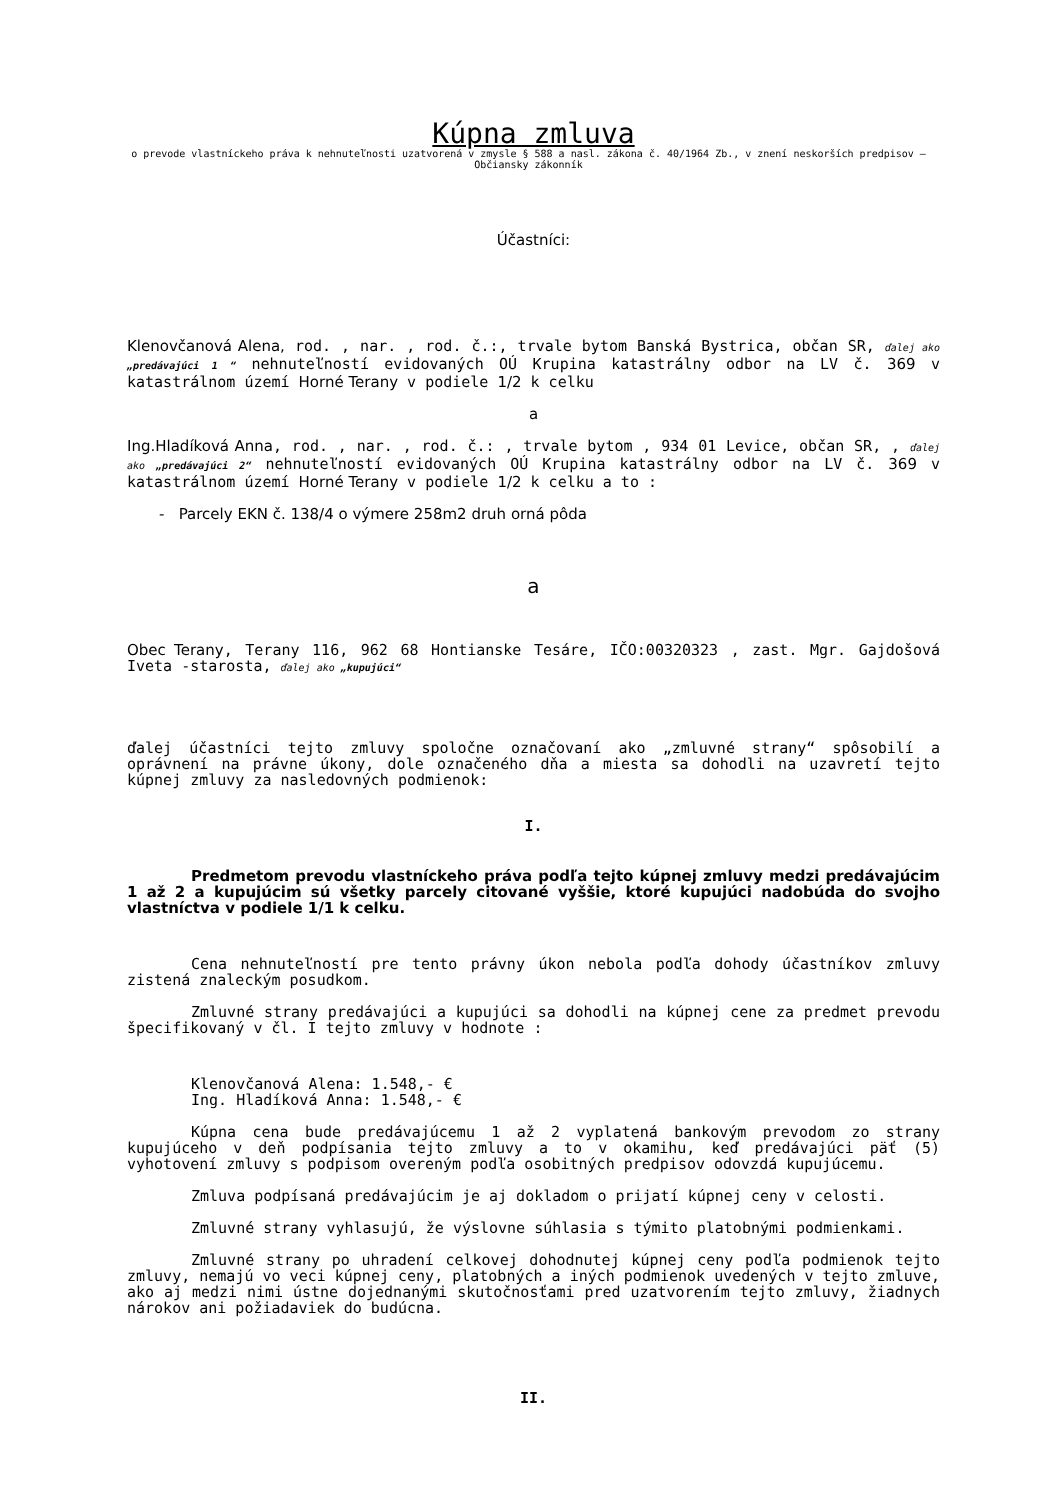Kúpna zmluva
o prevode vlastníckeho práva k nehnuteľnosti uzatvorená v zmysle § 588 a nasl. zákona č. 40/1964 Zb., v znení neskorších predpisov – Občiansky zákonník
Účastníci:
Klenovčanová Alena, rod. , nar. , rod. č.:, trvale bytom Banská Bystrica, občan SR, ďalej ako „predávajúci 1 “ nehnuteľností evidovaných OÚ Krupina katastrálny odbor na LV č. 369 v katastrálnom území Horné Terany v podiele 1/2 k celku
a
Ing.Hladíková Anna, rod. , nar. , rod. č.: , trvale bytom , 934 01 Levice, občan SR, , ďalej ako „predávajúci 2“ nehnuteľností evidovaných OÚ Krupina katastrálny odbor na LV č. 369 v katastrálnom území Horné Terany v podiele 1/2 k celku a to :
- Parcely EKN č. 138/4 o výmere 258m2 druh orná pôda
a
Obec Terany, Terany 116, 962 68 Hontianske Tesáre, IČO:00320323 , zast. Mgr. Gajdošová Iveta -starosta, ďalej ako „kupujúci“
ďalej účastníci tejto zmluvy spoločne označovaní ako „zmluvné strany“ spôsobilí a oprávnení na právne úkony, dole označeného dňa a miesta sa dohodli na uzavretí tejto kúpnej zmluvy za nasledovných podmienok:
I.
Predmetom prevodu vlastníckeho práva podľa tejto kúpnej zmluvy medzi predávajúcim 1 až 2 a kupujúcim sú všetky parcely citované vyššie, ktoré kupujúci nadobúda do svojho vlastníctva v podiele 1/1 k celku.
Cena nehnuteľností pre tento právny úkon nebola podľa dohody účastníkov zmluvy zistená znaleckým posudkom.
Zmluvné strany predávajúci a kupujúci sa dohodli na kúpnej cene za predmet prevodu špecifikovaný v čl. I tejto zmluvy v hodnote :
Klenovčanová Alena: 1.548,- €
Ing. Hladíková Anna: 1.548,- €
Kúpna cena bude predávajúcemu 1 až 2 vyplatená bankovým prevodom zo strany kupujúceho v deň podpísania tejto zmluvy a to v okamihu, keď predávajúci päť (5) vyhotovení zmluvy s podpisom overeným podľa osobitných predpisov odovzdá kupujúcemu.
Zmluva podpísaná predávajúcim je aj dokladom o prijatí kúpnej ceny v celosti.
Zmluvné strany vyhlasujú, že výslovne súhlasia s týmito platobnými podmienkami.
Zmluvné strany po uhradení celkovej dohodnutej kúpnej ceny podľa podmienok tejto zmluvy, nemajú vo veci kúpnej ceny, platobných a iných podmienok uvedených v tejto zmluve, ako aj medzi nimi ústne dojednanými skutočnosťami pred uzatvorením tejto zmluvy, žiadnych nárokov ani požiadaviek do budúcna.
II.